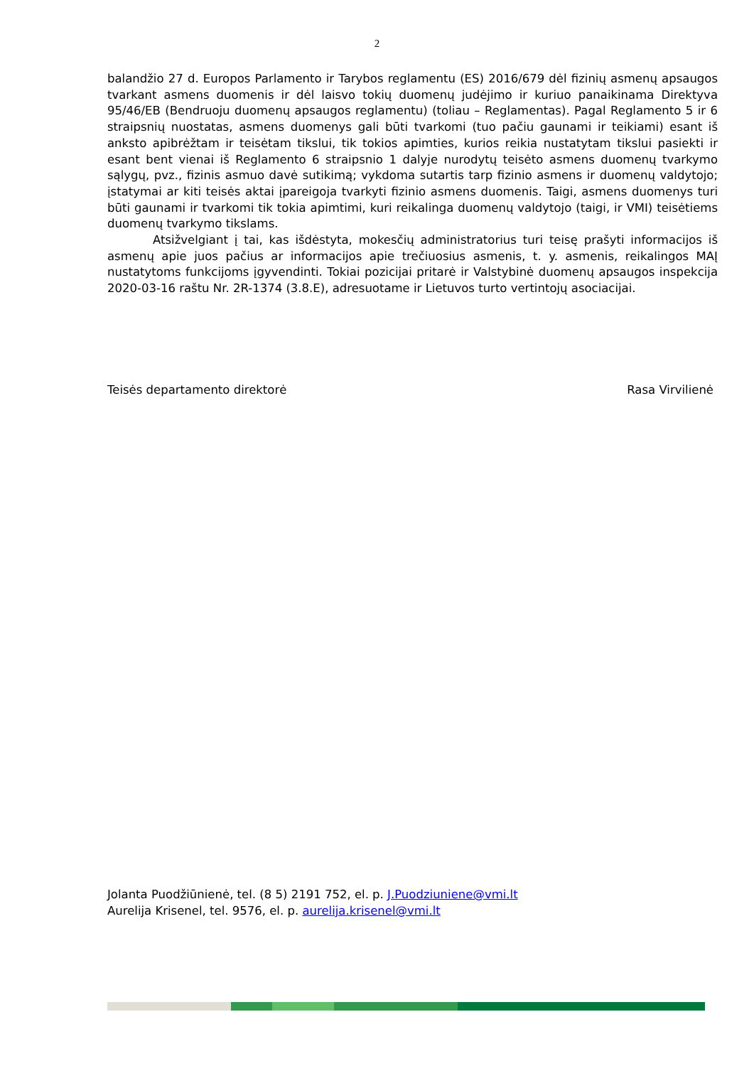2
balandžio 27 d. Europos Parlamento ir Tarybos reglamentu (ES) 2016/679 dėl fizinių asmenų apsaugos tvarkant asmens duomenis ir dėl laisvo tokių duomenų judėjimo ir kuriuo panaikinama Direktyva 95/46/EB (Bendruoju duomenų apsaugos reglamentu) (toliau – Reglamentas). Pagal Reglamento 5 ir 6 straipsnių nuostatas, asmens duomenys gali būti tvarkomi (tuo pačiu gaunami ir teikiami) esant iš anksto apibrėžtam ir teisėtam tikslui, tik tokios apimties, kurios reikia nustatytam tikslui pasiekti ir esant bent vienai iš Reglamento 6 straipsnio 1 dalyje nurodytų teisėto asmens duomenų tvarkymo sąlygų, pvz., fizinis asmuo davė sutikimą; vykdoma sutartis tarp fizinio asmens ir duomenų valdytojo; įstatymai ar kiti teisės aktai įpareigoja tvarkyti fizinio asmens duomenis. Taigi, asmens duomenys turi būti gaunami ir tvarkomi tik tokia apimtimi, kuri reikalinga duomenų valdytojo (taigi, ir VMI) teisėtiems duomenų tvarkymo tikslams.
Atsižvelgiant į tai, kas išdėstyta, mokesčių administratorius turi teisę prašyti informacijos iš asmenų apie juos pačius ar informacijos apie trečiuosius asmenis, t. y. asmenis, reikalingos MAĮ nustatytoms funkcijoms įgyvendinti. Tokiai pozicijai pritarė ir Valstybinė duomenų apsaugos inspekcija 2020-03-16 raštu Nr. 2R-1374 (3.8.E), adresuotame ir Lietuvos turto vertintojų asociacijai.
Teisės departamento direktorė Rasa Virvilienė
Jolanta Puodžiūnienė, tel. (8 5) 2191 752, el. p. J.Puodziuniene@vmi.lt
Aurelija Krisenel, tel. 9576, el. p. aurelija.krisenel@vmi.lt